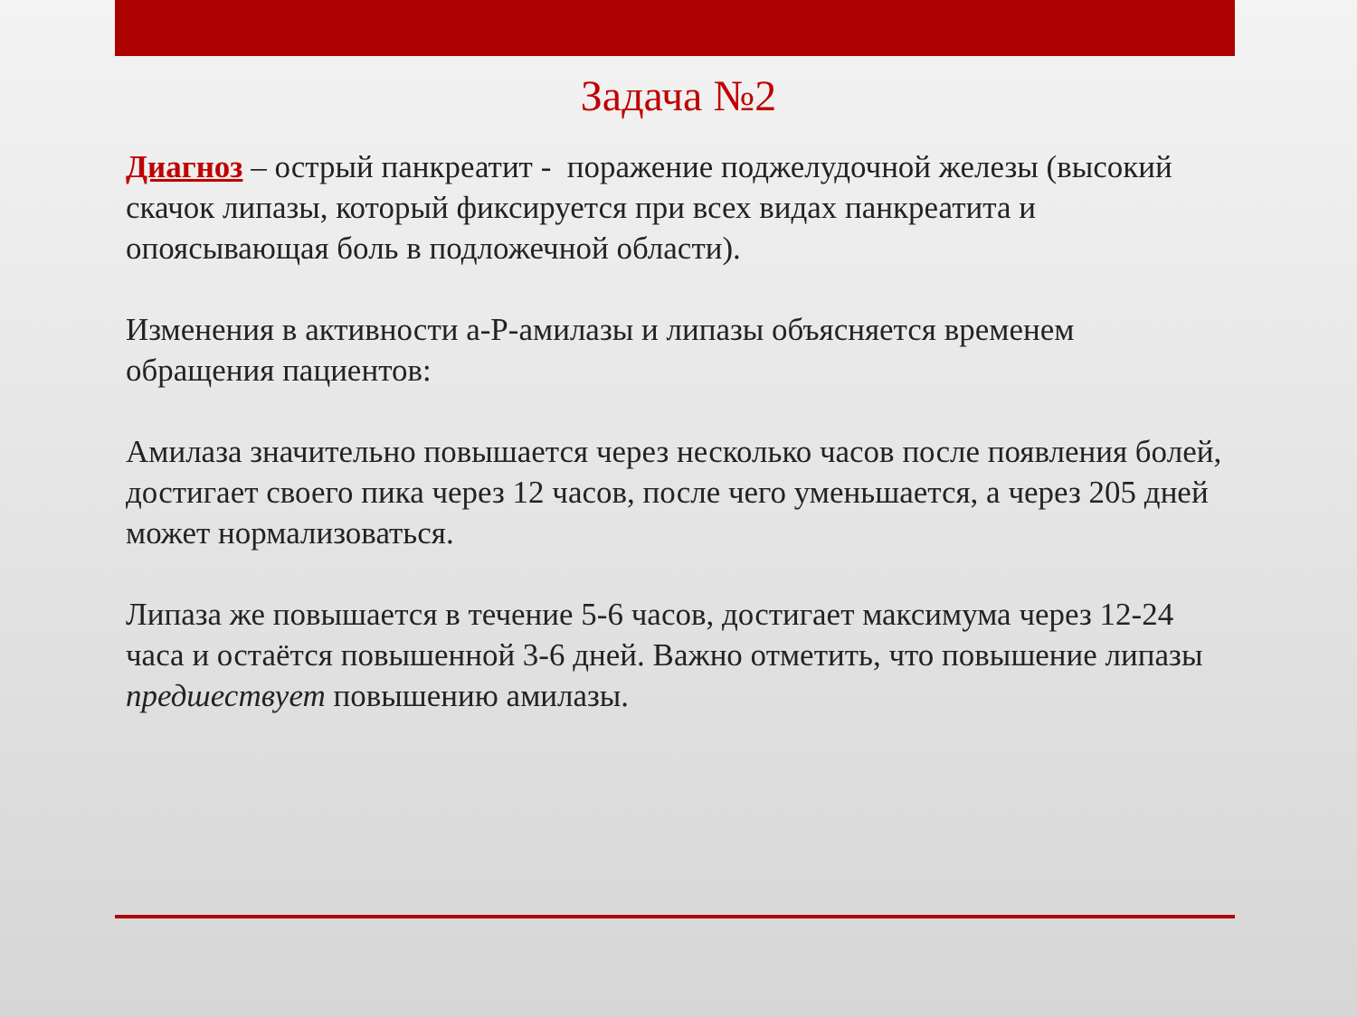Задача №2
Диагноз – острый панкреатит - поражение поджелудочной железы (высокий скачок липазы, который фиксируется при всех видах панкреатита и опоясывающая боль в подложечной области).
Изменения в активности a-P-амилазы и липазы объясняется временем обращения пациентов:
Амилаза значительно повышается через несколько часов после появления болей, достигает своего пика через 12 часов, после чего уменьшается, а через 205 дней может нормализоваться.
Липаза же повышается в течение 5-6 часов, достигает максимума через 12-24 часа и остаётся повышенной 3-6 дней. Важно отметить, что повышение липазы предшествует повышению амилазы.